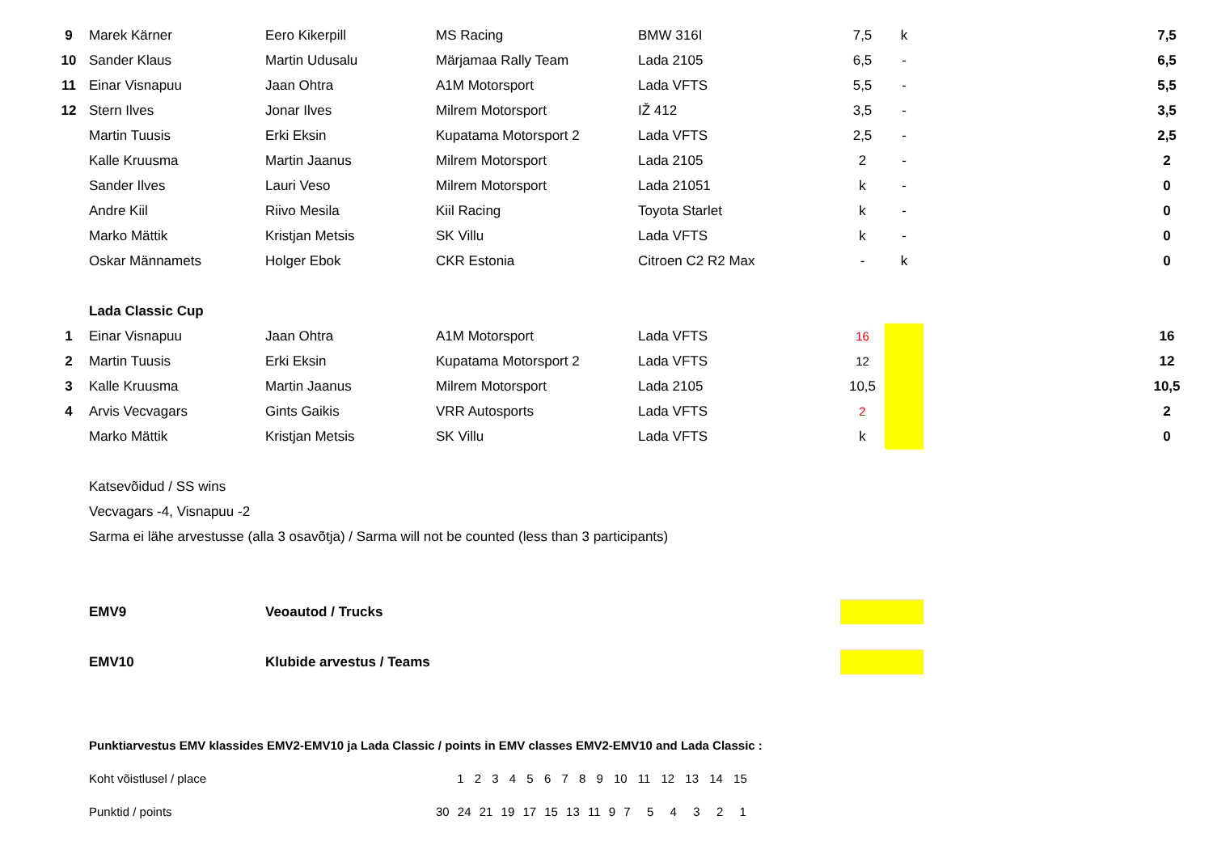| 9 | Marek Kärner | Eero Kikerpill | MS Racing | BMW 316I | 7,5 | k | | 7,5 |
| 10 | Sander Klaus | Martin Udusalu | Märjamaa Rally Team | Lada 2105 | 6,5 | - | | 6,5 |
| 11 | Einar Visnapuu | Jaan Ohtra | A1M Motorsport | Lada VFTS | 5,5 | - | | 5,5 |
| 12 | Stern Ilves | Jonar Ilves | Milrem Motorsport | IŽ 412 | 3,5 | - | | 3,5 |
| | Martin Tuusis | Erki Eksin | Kupatama Motorsport 2 | Lada VFTS | 2,5 | - | | 2,5 |
| | Kalle Kruusma | Martin Jaanus | Milrem Motorsport | Lada 2105 | 2 | - | | 2 |
| | Sander Ilves | Lauri Veso | Milrem Motorsport | Lada 21051 | k | - | | 0 |
| | Andre Kiil | Riivo Mesila | Kiil Racing | Toyota Starlet | k | - | | 0 |
| | Marko Mättik | Kristjan Metsis | SK Villu | Lada VFTS | k | - | | 0 |
| | Oskar Männamets | Holger Ebok | CKR Estonia | Citroen C2 R2 Max | - | k | | 0 |
| | Lada Classic Cup | | | | | | | |
| 1 | Einar Visnapuu | Jaan Ohtra | A1M Motorsport | Lada VFTS | 16 | | | 16 |
| 2 | Martin Tuusis | Erki Eksin | Kupatama Motorsport 2 | Lada VFTS | 12 | | | 12 |
| 3 | Kalle Kruusma | Martin Jaanus | Milrem Motorsport | Lada 2105 | 10,5 | | | 10,5 |
| 4 | Arvis Vecvagars | Gints Gaikis | VRR Autosports | Lada VFTS | 2 | | | 2 |
| | Marko Mättik | Kristjan Metsis | SK Villu | Lada VFTS | k | | | 0 |
| | Katsevõidud / SS wins | | | | | | | |
| | Vecvagars -4, Visnapuu -2 | | | | | | | |
| | Sarma ei lähe arvestusse (alla 3 osavõtja) / Sarma will not be counted (less than 3 participants) | | | | | | | |
| | EMV9 | Veoautod / Trucks | | | | | | |
| | EMV10 | Klubide arvestus / Teams | | | | | | |
| | Punktiarvestus EMV klassides EMV2-EMV10 ja Lada Classic / points in EMV classes EMV2-EMV10 and Lada Classic : | | | | | | | |
| | Koht võistlusel / place | | 1 2 3 4 5 6 7 8 9 10 11 12 13 14 15 | | | | | |
| | Punktid / points | | 30 24 21 19 17 15 13 11 9 7 5 4 3 2 1 | | | | | |